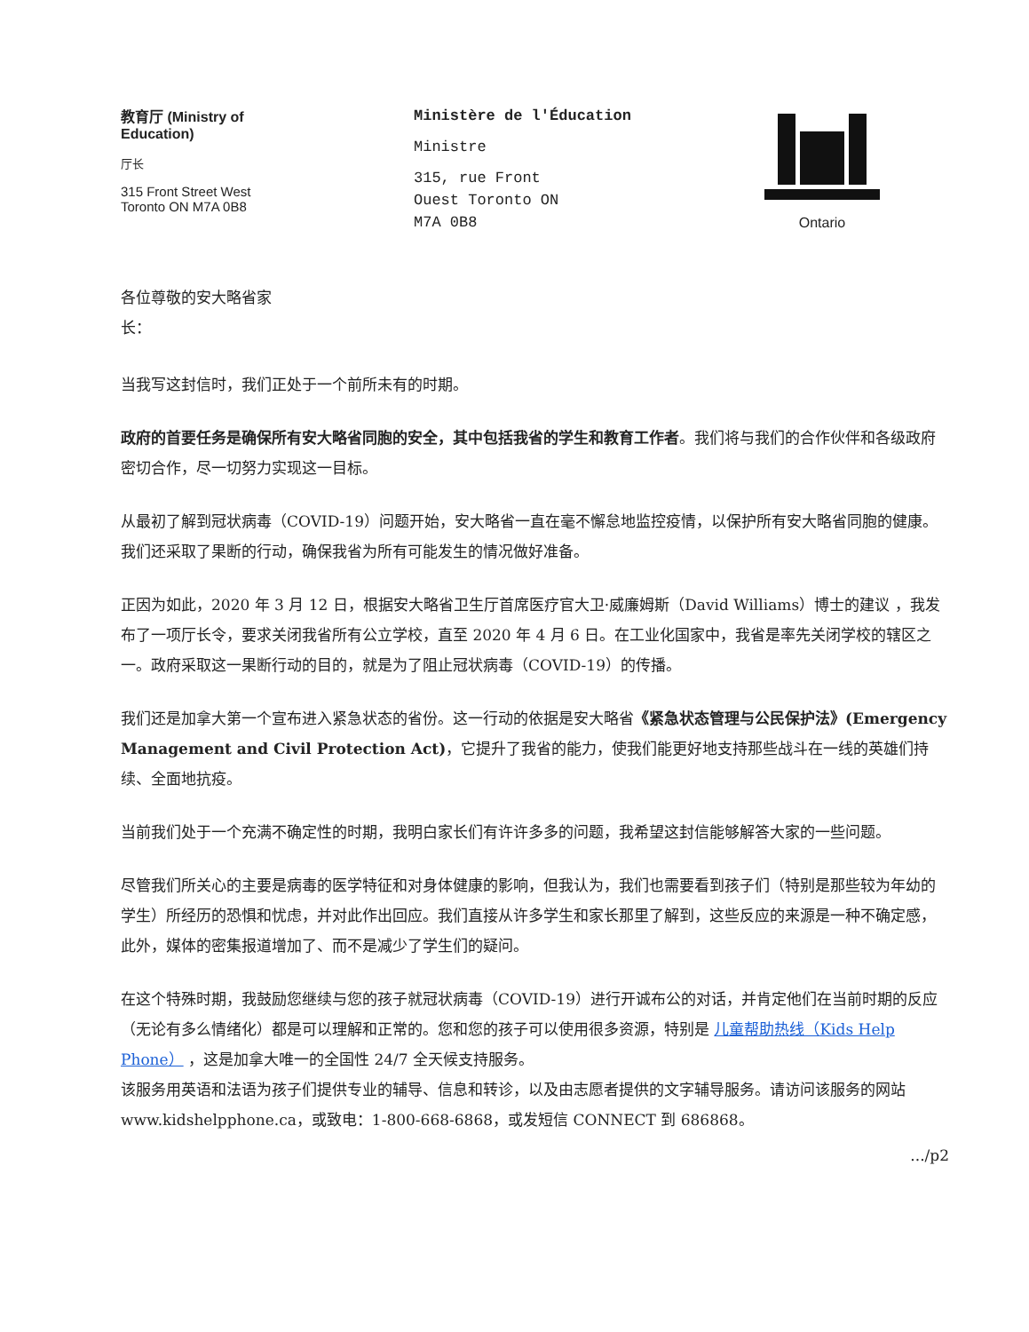教育厅 (Ministry of
Education)
厅长
315 Front Street West
Toronto ON M7A 0B8
Ministère de l'Éducation
Ministre
315, rue Front
Ouest Toronto ON
M7A 0B8
Ontario
各位尊敬的安大略省家长：
当我写这封信时，我们正处于一个前所未有的时期。
政府的首要任务是确保所有安大略省同胞的安全，其中包括我省的学生和教育工作者。我们将与我们的合作伙伴和各级政府密切合作，尽一切努力实现这一目标。
从最初了解到冠状病毒（COVID-19）问题开始，安大略省一直在毫不懈怠地监控疫情，以保护所有安大略省同胞的健康。我们还采取了果断的行动，确保我省为所有可能发生的情况做好准备。
正因为如此，2020 年 3 月 12 日，根据安大略省卫生厅首席医疗官大卫·威廉姆斯（David Williams）博士的建议 ，我发布了一项厅长令，要求关闭我省所有公立学校，直至 2020 年 4 月 6 日。在工业化国家中，我省是率先关闭学校的辖区之一。政府采取这一果断行动的目的，就是为了阻止冠状病毒（COVID-19）的传播。
我们还是加拿大第一个宣布进入紧急状态的省份。这一行动的依据是安大略省《紧急状态管理与公民保护法》(Emergency Management and Civil Protection Act)，它提升了我省的能力，使我们能更好地支持那些战斗在一线的英雄们持续、全面地抗疫。
当前我们处于一个充满不确定性的时期，我明白家长们有许许多多的问题，我希望这封信能够解答大家的一些问题。
尽管我们所关心的主要是病毒的医学特征和对身体健康的影响，但我认为，我们也需要看到孩子们（特别是那些较为年幼的学生）所经历的恐惧和忧虑，并对此作出回应。我们直接从许多学生和家长那里了解到，这些反应的来源是一种不确定感，此外，媒体的密集报道增加了、而不是减少了学生们的疑问。
在这个特殊时期，我鼓励您继续与您的孩子就冠状病毒（COVID-19）进行开诚布公的对话，并肯定他们在当前时期的反应（无论有多么情绪化）都是可以理解和正常的。您和您的孩子可以使用很多资源，特别是 儿童帮助热线（Kids Help Phone） ，这是加拿大唯一的全国性 24/7 全天候支持服务。
该服务用英语和法语为孩子们提供专业的辅导、信息和转诊，以及由志愿者提供的文字辅导服务。请访问该服务的网站 www.kidshelpphone.ca，或致电：1-800-668-6868，或发短信 CONNECT 到 686868。
.../p2